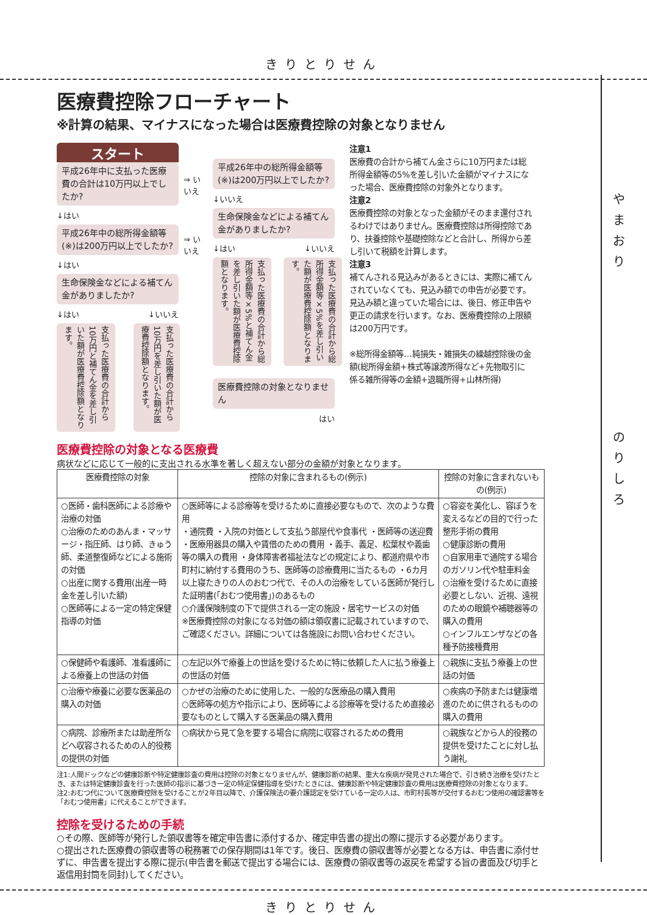きりとりせん
や
ま
お
り
の
り
し
ろ
医療費控除フローチャート
※計算の結果、マイナスになった場合は医療費控除の対象となりません
スタート
平成26年中に支払った医療費の合計は10万円以上でしたか?
↓はい
平成26年中の総所得金額等(※)は200万円以上でしたか?
↓はい
生命保険金などによる補てん金がありましたか?
↓はい ↓いいえ
支払った医療費の合計から10万円と補てん金を差し引いた額が医療費控除額となります。
支払った医療費の合計から10万円を差し引いた額が医療費控除額となります。
⇒ いいえ
⇒ いいえ
平成26年中の総所得金額等(※)は200万円以上でしたか?
↓いいえ
生命保険金などによる補てん金がありましたか?
↓はい ↓いいえ
支払った医療費の合計から総所得金額等×5%と補てん金を差し引いた額が医療費控除額となります。
支払った医療費の合計から総所得金額等×5%を差し引いた額が医療費控除額となります。
医療費控除の対象となりません
はい
注意1
医療費の合計から補てん金さらに10万円または総所得金額等の5%を差し引いた金額がマイナスになった場合、医療費控除の対象外となります。
注意2
医療費控除の対象となった金額がそのまま還付されるわけではありません。医療費控除は所得控除であり、扶養控除や基礎控除などと合計し、所得から差し引いて税額を計算します。
注意3
補てんされる見込みがあるときには、実際に補てんされていなくても、見込み額での申告が必要です。見込み額と違っていた場合には、後日、修正申告や更正の請求を行います。なお、医療費控除の上限額は200万円です。
※総所得金額等…純損失・雑損失の繰越控除後の金額(総所得金額+株式等譲渡所得など+先物取引に係る雑所得等の金額+退職所得+山林所得)
医療費控除の対象となる医療費
病状などに応じて一般的に支出される水準を著しく超えない部分の金額が対象となります。
| 医療費控除の対象 | 控除の対象に含まれるもの(例示) | 控除の対象に含まれないもの(例示) |
| --- | --- | --- |
| ○医師・歯科医師による診療や治療の対価 ○治療のためのあんま・マッサージ・指圧師、はり師、きゅう師、柔道整復師などによる施術の対価 ○出産に関する費用(出産一時金を差し引いた額) ○医師等による一定の特定保健指導の対価 | ○医師等による診療等を受けるために直接必要なもので、次のような費用 ・通院費 ・入院の対価として支払う部屋代や食事代 ・医師等の送迎費 ・医療用器具の購入や賃借のための費用 ・義手、義足、松葉杖や義歯等の購入の費用 ・身体障害者福祉法などの規定により、都道府県や市町村に納付する費用のうち、医師等の診療費用に当たるもの ・6カ月以上寝たきりの人のおむつ代で、その人の治療をしている医師が発行した証明書(「おむつ使用書」)のあるもの ○介護保険制度の下で提供される一定の施設・居宅サービスの対価 ※医療費控除の対象になる対価の額は領収書に記載されていますので、ご確認ください。詳細については各施設にお問い合わせください。 | ○容姿を美化し、容ぼうを変えるなどの目的で行った整形手術の費用 ○健康診断の費用 ○自家用車で通院する場合のガソリン代や駐車料金 ○治療を受けるために直接必要としない、近視、遠視のための眼鏡や補聴器等の購入の費用 ○インフルエンザなどの各種予防接種費用 |
| ○保健師や看護師、准看護師による療養上の世話の対価 | ○左記以外で療養上の世話を受けるために特に依頼した人に払う療養上の世話の対価 | ○親族に支払う療養上の世話の対価 |
| ○治療や療養に必要な医薬品の購入の対価 | ○かぜの治療のために使用した、一般的な医療品の購入費用 ○医師等の処方や指示により、医師等による診療等を受けるため直接必要なものとして購入する医薬品の購入費用 | ○疾病の予防または健康増進のために供されるものの購入の費用 |
| ○病院、診療所または助産所などへ収容されるための人的役務の提供の対価 | ○病状から見て急を要する場合に病院に収容されるための費用 | ○親族などから人的役務の提供を受けたことに対し払う謝礼 |
注1:人間ドックなどの健康診断や特定健康診査の費用は控除の対象となりませんが、健康診断の結果、重大な疾病が発見された場合で、引き続き治療を受けたとき、または特定健康診査を行った医師の指示に基づき一定の特定保健指導を受けたときには、健康診断や特定健康診査の費用は医療費控除の対象となります。
注2:おむつ代について医療費控除を受けることが2年目以降で、介護保険法の要介護認定を受けている一定の人は、市町村長等が交付するおむつ使用の確認書等を「おむつ使用書」に代えることができます。
控除を受けるための手続
○その際、医師等が発行した領収書等を確定申告書に添付するか、確定申告書の提出の際に提示する必要があります。
○提出された医療費の領収書等の税務署での保存期間は1年です。後日、医療費の領収書等が必要となる方は、申告書に添付せずに、申告書を提出する際に提示(申告書を郵送で提出する場合には、医療費の領収書等の返戻を希望する旨の書面及び切手と返信用封筒を同封)してください。
きりとりせん